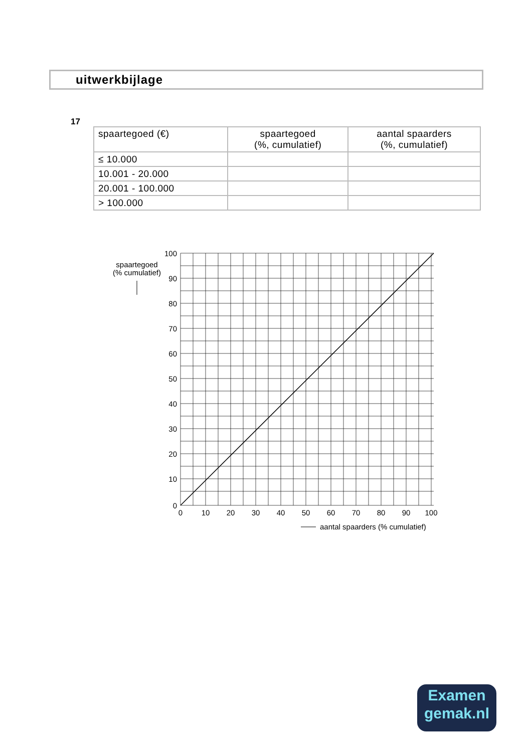uitwerkbijlage
17
| spaartegoed (€) | spaartegoed (%, cumulatief) | aantal spaarders (%, cumulatief) |
| --- | --- | --- |
| ≤ 10.000 | | |
| 10.001 - 20.000 | | |
| 20.001 - 100.000 | | |
| > 100.000 | | |
100
90
80
70
60
50
40
30
20
10
0
0
10
20
30
40
50
60
70
80
90
100
spaartegoed
(% cumulatief)
aantal spaarders (% cumulatief)
Examen
gemak.nl